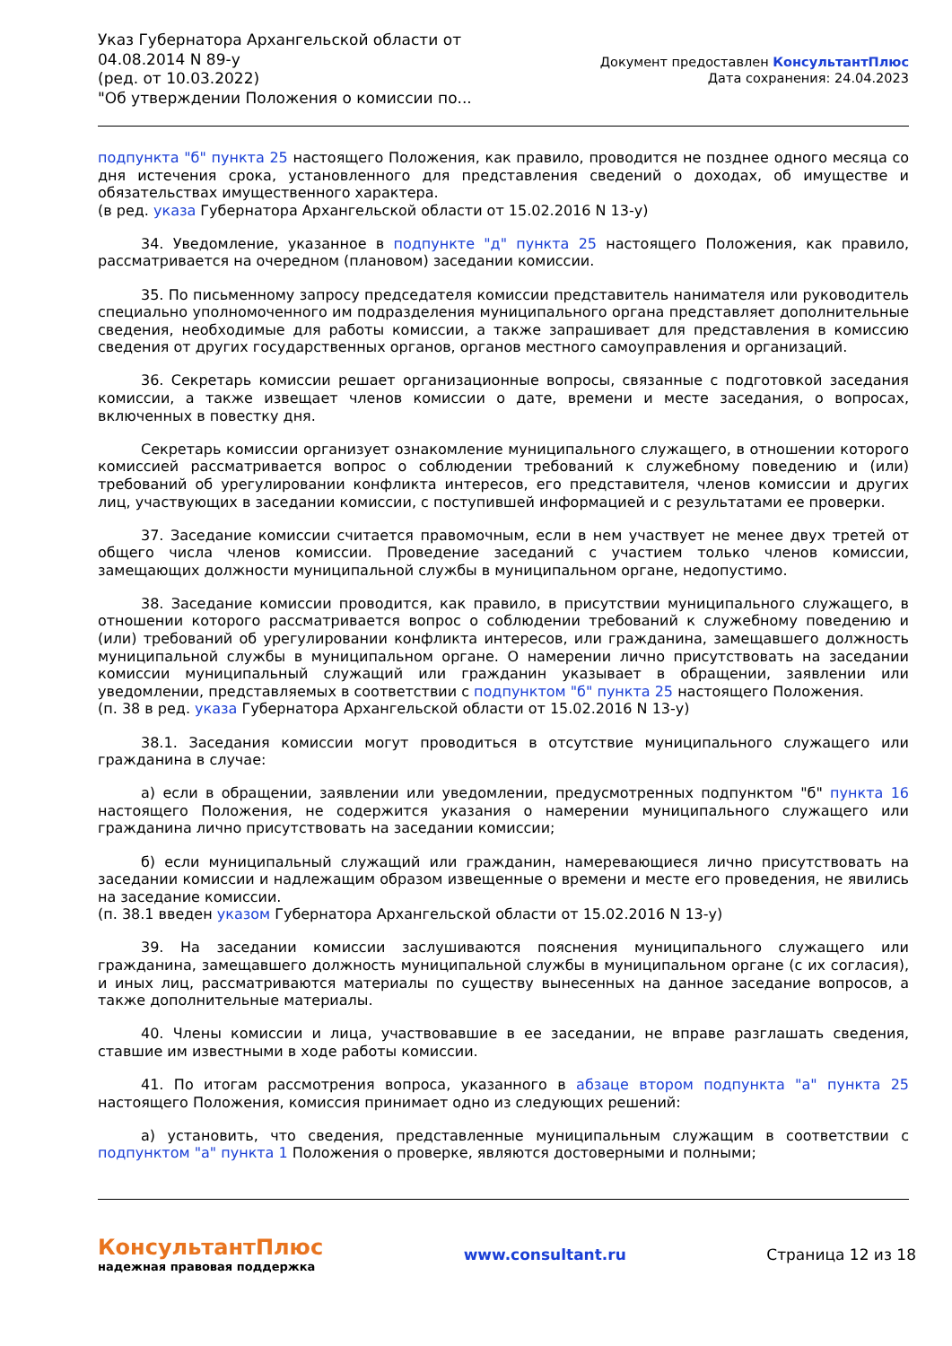Указ Губернатора Архангельской области от 04.08.2014 N 89-у
(ред. от 10.03.2022)
"Об утверждении Положения о комиссии по...
Документ предоставлен КонсультантПлюс
Дата сохранения: 24.04.2023
подпункта "б" пункта 25 настоящего Положения, как правило, проводится не позднее одного месяца со дня истечения срока, установленного для представления сведений о доходах, об имуществе и обязательствах имущественного характера.
(в ред. указа Губернатора Архангельской области от 15.02.2016 N 13-у)
34. Уведомление, указанное в подпункте "д" пункта 25 настоящего Положения, как правило, рассматривается на очередном (плановом) заседании комиссии.
35. По письменному запросу председателя комиссии представитель нанимателя или руководитель специально уполномоченного им подразделения муниципального органа представляет дополнительные сведения, необходимые для работы комиссии, а также запрашивает для представления в комиссию сведения от других государственных органов, органов местного самоуправления и организаций.
36. Секретарь комиссии решает организационные вопросы, связанные с подготовкой заседания комиссии, а также извещает членов комиссии о дате, времени и месте заседания, о вопросах, включенных в повестку дня.
Секретарь комиссии организует ознакомление муниципального служащего, в отношении которого комиссией рассматривается вопрос о соблюдении требований к служебному поведению и (или) требований об урегулировании конфликта интересов, его представителя, членов комиссии и других лиц, участвующих в заседании комиссии, с поступившей информацией и с результатами ее проверки.
37. Заседание комиссии считается правомочным, если в нем участвует не менее двух третей от общего числа членов комиссии. Проведение заседаний с участием только членов комиссии, замещающих должности муниципальной службы в муниципальном органе, недопустимо.
38. Заседание комиссии проводится, как правило, в присутствии муниципального служащего, в отношении которого рассматривается вопрос о соблюдении требований к служебному поведению и (или) требований об урегулировании конфликта интересов, или гражданина, замещавшего должность муниципальной службы в муниципальном органе. О намерении лично присутствовать на заседании комиссии муниципальный служащий или гражданин указывает в обращении, заявлении или уведомлении, представляемых в соответствии с подпунктом "б" пункта 25 настоящего Положения.
(п. 38 в ред. указа Губернатора Архангельской области от 15.02.2016 N 13-у)
38.1. Заседания комиссии могут проводиться в отсутствие муниципального служащего или гражданина в случае:
а) если в обращении, заявлении или уведомлении, предусмотренных подпунктом "б" пункта 16 настоящего Положения, не содержится указания о намерении муниципального служащего или гражданина лично присутствовать на заседании комиссии;
б) если муниципальный служащий или гражданин, намеревающиеся лично присутствовать на заседании комиссии и надлежащим образом извещенные о времени и месте его проведения, не явились на заседание комиссии.
(п. 38.1 введен указом Губернатора Архангельской области от 15.02.2016 N 13-у)
39. На заседании комиссии заслушиваются пояснения муниципального служащего или гражданина, замещавшего должность муниципальной службы в муниципальном органе (с их согласия), и иных лиц, рассматриваются материалы по существу вынесенных на данное заседание вопросов, а также дополнительные материалы.
40. Члены комиссии и лица, участвовавшие в ее заседании, не вправе разглашать сведения, ставшие им известными в ходе работы комиссии.
41. По итогам рассмотрения вопроса, указанного в абзаце втором подпункта "а" пункта 25 настоящего Положения, комиссия принимает одно из следующих решений:
а) установить, что сведения, представленные муниципальным служащим в соответствии с подпунктом "а" пункта 1 Положения о проверке, являются достоверными и полными;
КонсультантПлюс
надежная правовая поддержка
www.consultant.ru Страница 12 из 18